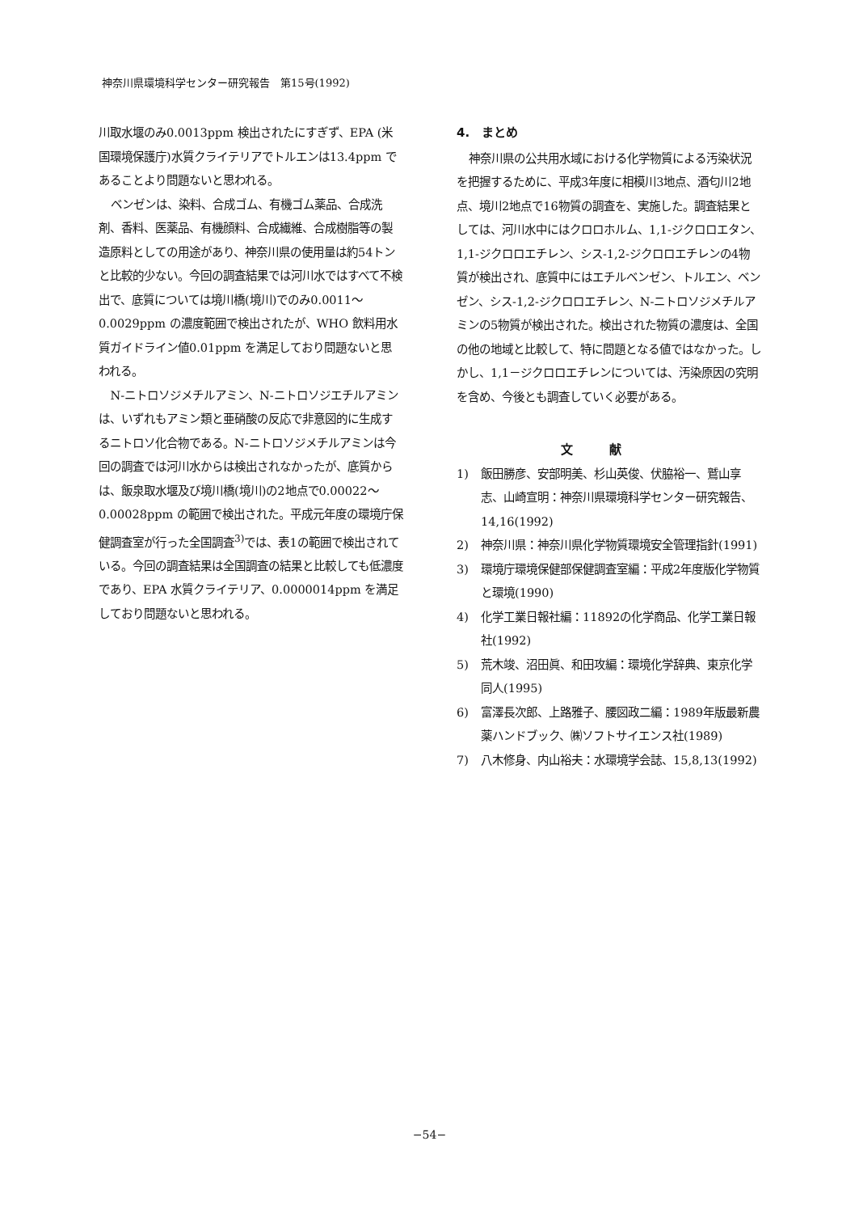神奈川県環境科学センター研究報告　第15号(1992)
川取水堰のみ0.0013ppm 検出されたにすぎず、EPA (米国環境保護庁)水質クライテリアでトルエンは13.4ppm であることより問題ないと思われる。
ベンゼンは、染料、合成ゴム、有機ゴム薬品、合成洗剤、香料、医薬品、有機顔料、合成繊維、合成樹脂等の製造原料としての用途があり、神奈川県の使用量は約54トンと比較的少ない。今回の調査結果では河川水ではすべて不検出で、底質については境川橋(境川)でのみ0.0011～0.0029ppm の濃度範囲で検出されたが、WHO 飲料用水質ガイドライン値0.01ppm を満足しており問題ないと思われる。
N-ニトロソジメチルアミン、N-ニトロソジエチルアミンは、いずれもアミン類と亜硝酸の反応で非意図的に生成するニトロソ化合物である。N-ニトロソジメチルアミンは今回の調査では河川水からは検出されなかったが、底質からは、飯泉取水堰及び境川橋(境川)の2地点で0.00022～0.00028ppm の範囲で検出された。平成元年度の環境庁保健調査室が行った全国調査<sup>3)</sup>では、表1の範囲で検出されている。今回の調査結果は全国調査の結果と比較しても低濃度であり、EPA 水質クライテリア、0.0000014ppm を満足しており問題ないと思われる。
4.　まとめ
神奈川県の公共用水域における化学物質による汚染状況を把握するために、平成3年度に相模川3地点、酒匂川2地点、境川2地点で16物質の調査を、実施した。調査結果としては、河川水中にはクロロホルム、1,1-ジクロロエタン、1,1-ジクロロエチレン、シス-1,2-ジクロロエチレンの4物質が検出され、底質中にはエチルベンゼン、トルエン、ベンゼン、シス-1,2-ジクロロエチレン、N-ニトロソジメチルアミンの5物質が検出された。検出された物質の濃度は、全国の他の地域と比較して、特に問題となる値ではなかった。しかし、1,1－ジクロロエチレンについては、汚染原因の究明を含め、今後とも調査していく必要がある。
文献
1) 飯田勝彦、安部明美、杉山英俊、伏脇裕一、鷲山享志、山崎宣明：神奈川県環境科学センター研究報告、14,16(1992)
2) 神奈川県：神奈川県化学物質環境安全管理指針(1991)
3) 環境庁環境保健部保健調査室編：平成2年度版化学物質と環境(1990)
4) 化学工業日報社編：11892の化学商品、化学工業日報社(1992)
5) 荒木竣、沼田眞、和田攻編：環境化学辞典、東京化学同人(1995)
6) 富澤長次郎、上路雅子、腰図政二編：1989年版最新農薬ハンドブック、㈱ソフトサイエンス社(1989)
7) 八木修身、内山裕夫：水環境学会誌、15,8,13(1992)
−54−